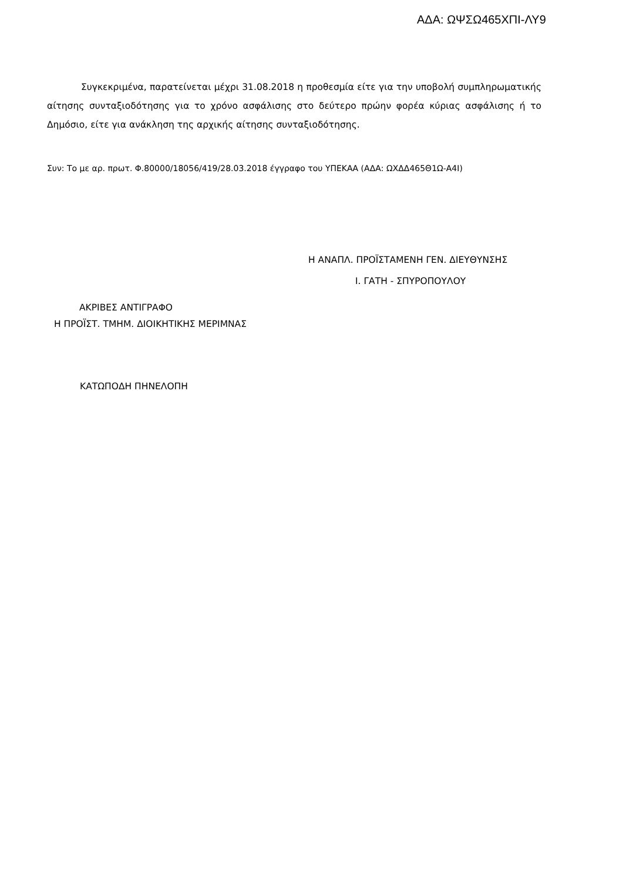ΑΔΑ: ΩΨΣΩ465ΧΠΙ-ΛΥ9
Συγκεκριμένα, παρατείνεται μέχρι 31.08.2018 η προθεσμία είτε για την υποβολή συμπληρωματικής αίτησης συνταξιοδότησης για το χρόνο ασφάλισης στο δεύτερο πρώην φορέα κύριας ασφάλισης ή το Δημόσιο, είτε για ανάκληση της αρχικής αίτησης συνταξιοδότησης.
Συν: Το με αρ. πρωτ. Φ.80000/18056/419/28.03.2018 έγγραφο του ΥΠΕΚΑΑ (ΑΔΑ: ΩΧΔΔ465Θ1Ω-Α4Ι)
Η ΑΝΑΠΛ. ΠΡΟΪΣΤΑΜΕΝΗ ΓΕΝ. ΔΙΕΥΘΥΝΣΗΣ
Ι. ΓΑΤΗ - ΣΠΥΡΟΠΟΥΛΟΥ
ΑΚΡΙΒΕΣ ΑΝΤΙΓΡΑΦΟ
Η ΠΡΟΪΣΤ. ΤΜΗΜ. ΔΙΟΙΚΗΤΙΚΗΣ ΜΕΡΙΜΝΑΣ
ΚΑΤΩΠΟΔΗ ΠΗΝΕΛΟΠΗ